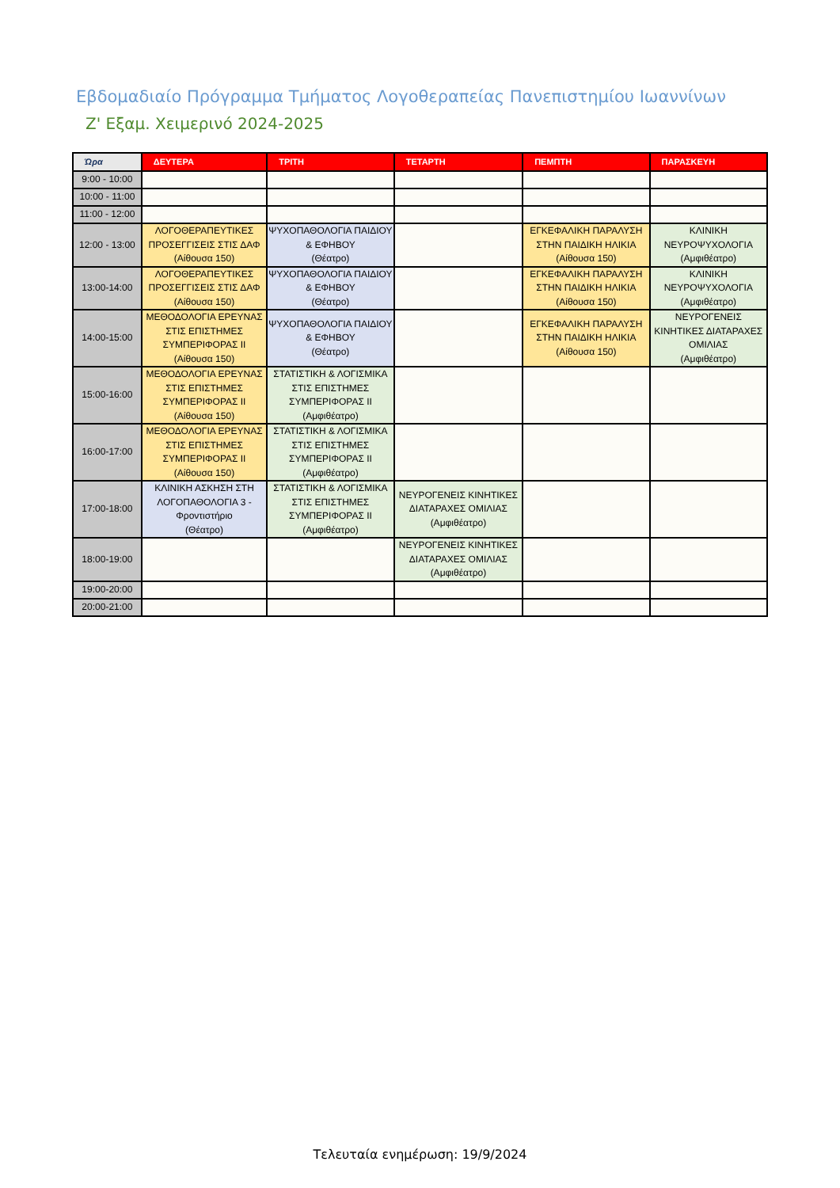Εβδομαδιαίο Πρόγραμμα Τμήματος Λογοθεραπείας Πανεπιστημίου Ιωαννίνων
Ζ' Εξαμ. Χειμερινό 2024-2025
| Ώρα | ΔΕΥΤΕΡΑ | ΤΡΙΤΗ | ΤΕΤΑΡΤΗ | ΠΕΜΠΤΗ | ΠΑΡΑΣΚΕΥΗ |
| --- | --- | --- | --- | --- | --- |
| 9:00 - 10:00 | | | | | |
| 10:00 - 11:00 | | | | | |
| 11:00 - 12:00 | | | | | |
| 12:00 - 13:00 | ΛΟΓΟΘΕΡΑΠΕΥΤΙΚΕΣ ΠΡΟΣΕΓΓΙΣΕΙΣ ΣΤΙΣ ΔΑΦ (Αίθουσα 150) | ΨΥΧΟΠΑΘΟΛΟΓΙΑ ΠΑΙΔΙΟΥ & ΕΦΗΒΟΥ (Θέατρο) | | ΕΓΚΕΦΑΛΙΚΗ ΠΑΡΑΛΥΣΗ ΣΤΗΝ ΠΑΙΔΙΚΗ ΗΛΙΚΙΑ (Αίθουσα 150) | ΚΛΙΝΙΚΗ ΝΕΥΡΟΨΥΧΟΛΟΓΙΑ (Αμφιθέατρο) |
| 13:00-14:00 | ΛΟΓΟΘΕΡΑΠΕΥΤΙΚΕΣ ΠΡΟΣΕΓΓΙΣΕΙΣ ΣΤΙΣ ΔΑΦ (Αίθουσα 150) | ΨΥΧΟΠΑΘΟΛΟΓΙΑ ΠΑΙΔΙΟΥ & ΕΦΗΒΟΥ (Θέατρο) | | ΕΓΚΕΦΑΛΙΚΗ ΠΑΡΑΛΥΣΗ ΣΤΗΝ ΠΑΙΔΙΚΗ ΗΛΙΚΙΑ (Αίθουσα 150) | ΚΛΙΝΙΚΗ ΝΕΥΡΟΨΥΧΟΛΟΓΙΑ (Αμφιθέατρο) |
| 14:00-15:00 | ΜΕΘΟΔΟΛΟΓΙΑ ΕΡΕΥΝΑΣ ΣΤΙΣ ΕΠΙΣΤΗΜΕΣ ΣΥΜΠΕΡΙΦΟΡΑΣ ΙΙ (Αίθουσα 150) | ΨΥΧΟΠΑΘΟΛΟΓΙΑ ΠΑΙΔΙΟΥ & ΕΦΗΒΟΥ (Θέατρο) | | ΕΓΚΕΦΑΛΙΚΗ ΠΑΡΑΛΥΣΗ ΣΤΗΝ ΠΑΙΔΙΚΗ ΗΛΙΚΙΑ (Αίθουσα 150) | ΝΕΥΡΟΓΕΝΕΙΣ ΚΙΝΗΤΙΚΕΣ ΔΙΑΤΑΡΑΧΕΣ ΟΜΙΛΙΑΣ (Αμφιθέατρο) |
| 15:00-16:00 | ΜΕΘΟΔΟΛΟΓΙΑ ΕΡΕΥΝΑΣ ΣΤΙΣ ΕΠΙΣΤΗΜΕΣ ΣΥΜΠΕΡΙΦΟΡΑΣ ΙΙ (Αίθουσα 150) | ΣΤΑΤΙΣΤΙΚΗ & ΛΟΓΙΣΜΙΚΑ ΣΤΙΣ ΕΠΙΣΤΗΜΕΣ ΣΥΜΠΕΡΙΦΟΡΑΣ ΙΙ (Αμφιθέατρο) | | | |
| 16:00-17:00 | ΜΕΘΟΔΟΛΟΓΙΑ ΕΡΕΥΝΑΣ ΣΤΙΣ ΕΠΙΣΤΗΜΕΣ ΣΥΜΠΕΡΙΦΟΡΑΣ ΙΙ (Αίθουσα 150) | ΣΤΑΤΙΣΤΙΚΗ & ΛΟΓΙΣΜΙΚΑ ΣΤΙΣ ΕΠΙΣΤΗΜΕΣ ΣΥΜΠΕΡΙΦΟΡΑΣ ΙΙ (Αμφιθέατρο) | | | |
| 17:00-18:00 | ΚΛΙΝΙΚΗ ΑΣΚΗΣΗ ΣΤΗ ΛΟΓΟΠΑΘΟΛΟΓΙΑ 3 - Φροντιστήριο (Θέατρο) | ΣΤΑΤΙΣΤΙΚΗ & ΛΟΓΙΣΜΙΚΑ ΣΤΙΣ ΕΠΙΣΤΗΜΕΣ ΣΥΜΠΕΡΙΦΟΡΑΣ ΙΙ (Αμφιθέατρο) | ΝΕΥΡΟΓΕΝΕΙΣ ΚΙΝΗΤΙΚΕΣ ΔΙΑΤΑΡΑΧΕΣ ΟΜΙΛΙΑΣ (Αμφιθέατρο) | | |
| 18:00-19:00 | | | ΝΕΥΡΟΓΕΝΕΙΣ ΚΙΝΗΤΙΚΕΣ ΔΙΑΤΑΡΑΧΕΣ ΟΜΙΛΙΑΣ (Αμφιθέατρο) | | |
| 19:00-20:00 | | | | | |
| 20:00-21:00 | | | | | |
Τελευταία ενημέρωση: 19/9/2024